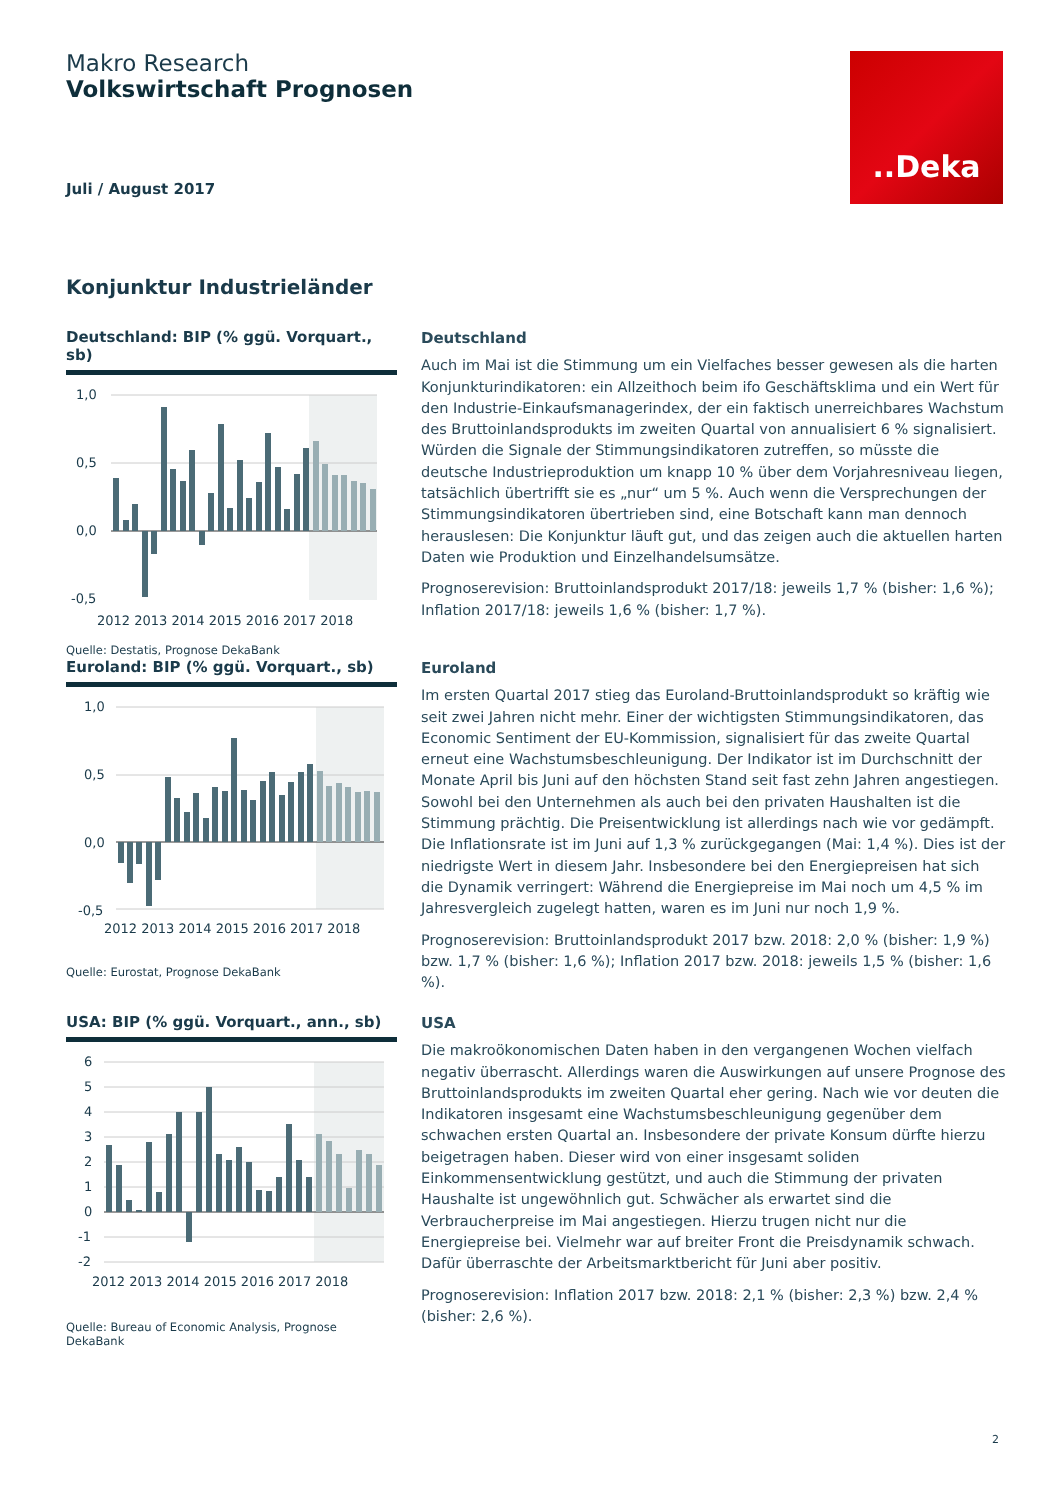Makro Research
Volkswirtschaft Prognosen
Juli / August 2017
..Deka
Konjunktur Industrieländer
Deutschland: BIP (% ggü. Vorquart., sb)
1,0
0,5
0,0
-0,5
2012 2013 2014 2015 2016 2017 2018
Quelle: Destatis, Prognose DekaBank
Deutschland
Auch im Mai ist die Stimmung um ein Vielfaches besser gewesen als die harten Konjunkturindikatoren: ein Allzeithoch beim ifo Geschäftsklima und ein Wert für den Industrie-Einkaufsmanagerindex, der ein faktisch unerreichbares Wachstum des Bruttoinlandsprodukts im zweiten Quartal von annualisiert 6 % signalisiert. Würden die Signale der Stimmungsindikatoren zutreffen, so müsste die deutsche Industrieproduktion um knapp 10 % über dem Vorjahresniveau liegen, tatsächlich übertrifft sie es „nur“ um 5 %. Auch wenn die Versprechungen der Stimmungsindikatoren übertrieben sind, eine Botschaft kann man dennoch herauslesen: Die Konjunktur läuft gut, und das zeigen auch die aktuellen harten Daten wie Produktion und Einzelhandelsumsätze.
Prognoserevision: Bruttoinlandsprodukt 2017/18: jeweils 1,7 % (bisher: 1,6 %); Inflation 2017/18: jeweils 1,6 % (bisher: 1,7 %).
Euroland: BIP (% ggü. Vorquart., sb)
1,0
0,5
0,0
-0,5
2012 2013 2014 2015 2016 2017 2018
Quelle: Eurostat, Prognose DekaBank
Euroland
Im ersten Quartal 2017 stieg das Euroland-Bruttoinlandsprodukt so kräftig wie seit zwei Jahren nicht mehr. Einer der wichtigsten Stimmungsindikatoren, das Economic Sentiment der EU-Kommission, signalisiert für das zweite Quartal erneut eine Wachstumsbeschleunigung. Der Indikator ist im Durchschnitt der Monate April bis Juni auf den höchsten Stand seit fast zehn Jahren angestiegen. Sowohl bei den Unternehmen als auch bei den privaten Haushalten ist die Stimmung prächtig. Die Preisentwicklung ist allerdings nach wie vor gedämpft. Die Inflationsrate ist im Juni auf 1,3 % zurückgegangen (Mai: 1,4 %). Dies ist der niedrigste Wert in diesem Jahr. Insbesondere bei den Energiepreisen hat sich die Dynamik verringert: Während die Energiepreise im Mai noch um 4,5 % im Jahresvergleich zugelegt hatten, waren es im Juni nur noch 1,9 %.
Prognoserevision: Bruttoinlandsprodukt 2017 bzw. 2018: 2,0 % (bisher: 1,9 %) bzw. 1,7 % (bisher: 1,6 %); Inflation 2017 bzw. 2018: jeweils 1,5 % (bisher: 1,6 %).
USA: BIP (% ggü. Vorquart., ann., sb)
6
5
4
3
2
1
0
-1
-2
2012 2013 2014 2015 2016 2017 2018
Quelle: Bureau of Economic Analysis, Prognose DekaBank
USA
Die makroökonomischen Daten haben in den vergangenen Wochen vielfach negativ überrascht. Allerdings waren die Auswirkungen auf unsere Prognose des Bruttoinlandsprodukts im zweiten Quartal eher gering. Nach wie vor deuten die Indikatoren insgesamt eine Wachstumsbeschleunigung gegenüber dem schwachen ersten Quartal an. Insbesondere der private Konsum dürfte hierzu beigetragen haben. Dieser wird von einer insgesamt soliden Einkommensentwicklung gestützt, und auch die Stimmung der privaten Haushalte ist ungewöhnlich gut. Schwächer als erwartet sind die Verbraucherpreise im Mai angestiegen. Hierzu trugen nicht nur die Energiepreise bei. Vielmehr war auf breiter Front die Preisdynamik schwach. Dafür überraschte der Arbeitsmarktbericht für Juni aber positiv.
Prognoserevision: Inflation 2017 bzw. 2018: 2,1 % (bisher: 2,3 %) bzw. 2,4 % (bisher: 2,6 %).
2